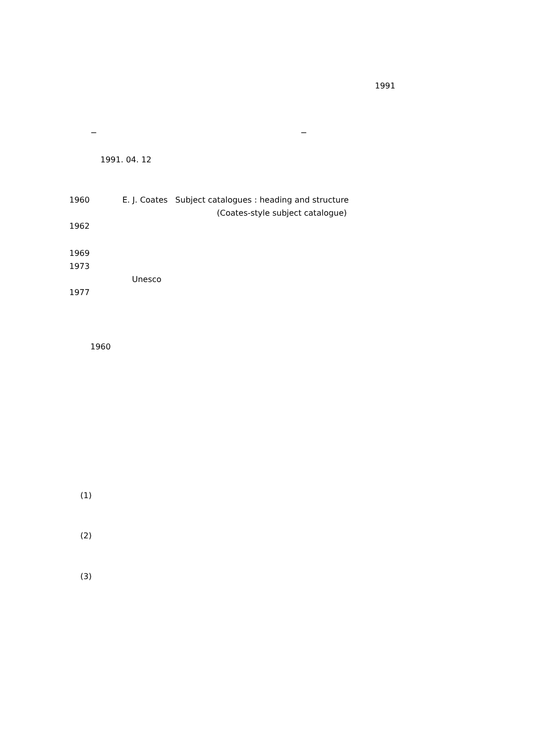1991
− −
1991. 04. 12
1960 E. J. Coates Subject catalogues : heading and structure
(Coates-style subject catalogue)
1962
1969
1973
Unesco
1977
1960
(1)
(2)
(3)